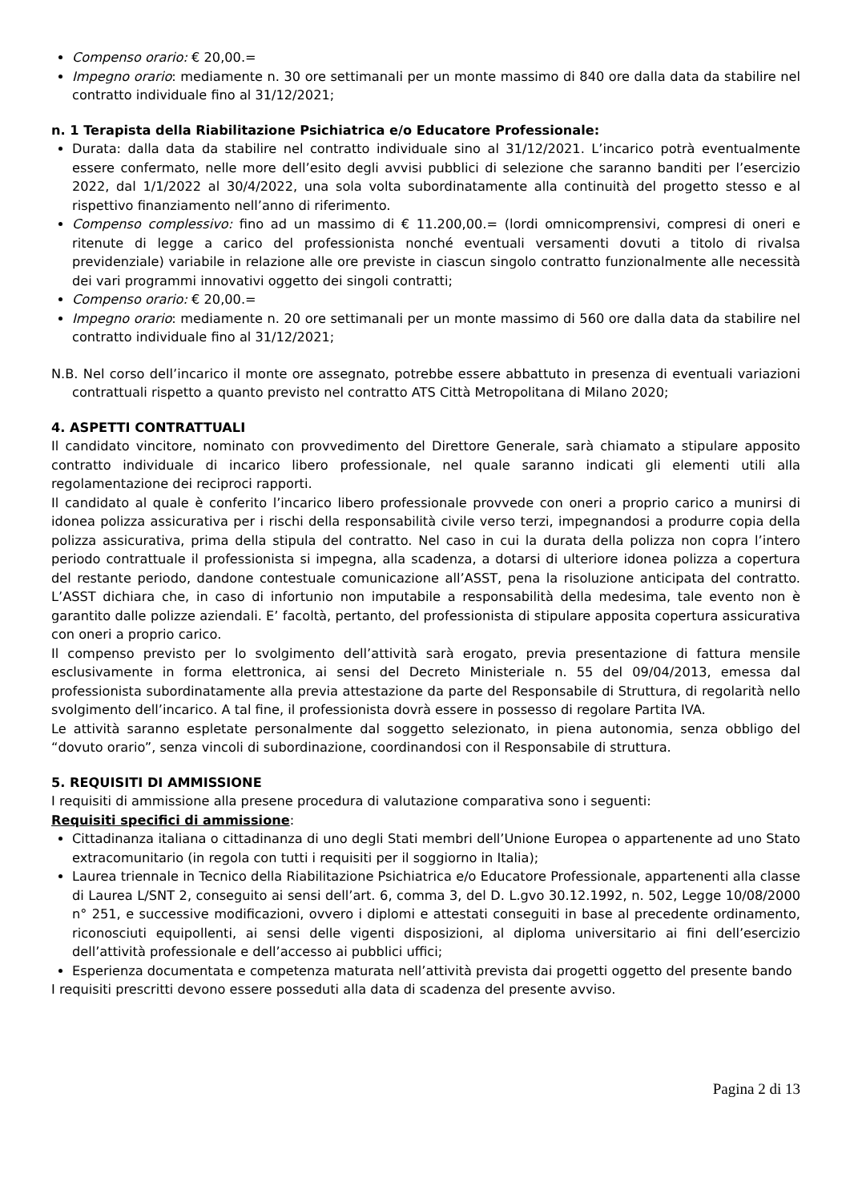Compenso orario: € 20,00.=
Impegno orario: mediamente n. 30 ore settimanali per un monte massimo di 840 ore dalla data da stabilire nel contratto individuale fino al 31/12/2021;
n. 1 Terapista della Riabilitazione Psichiatrica e/o Educatore Professionale:
Durata: dalla data da stabilire nel contratto individuale sino al 31/12/2021. L’incarico potrà eventualmente essere confermato, nelle more dell’esito degli avvisi pubblici di selezione che saranno banditi per l’esercizio 2022, dal 1/1/2022 al 30/4/2022, una sola volta subordinatamente alla continuità del progetto stesso e al rispettivo finanziamento nell’anno di riferimento.
Compenso complessivo: fino ad un massimo di € 11.200,00.= (lordi omnicomprensivi, compresi di oneri e ritenute di legge a carico del professionista nonché eventuali versamenti dovuti a titolo di rivalsa previdenziale) variabile in relazione alle ore previste in ciascun singolo contratto funzionalmente alle necessità dei vari programmi innovativi oggetto dei singoli contratti;
Compenso orario: € 20,00.=
Impegno orario: mediamente n. 20 ore settimanali per un monte massimo di 560 ore dalla data da stabilire nel contratto individuale fino al 31/12/2021;
N.B. Nel corso dell’incarico il monte ore assegnato, potrebbe essere abbattuto in presenza di eventuali variazioni contrattuali rispetto a quanto previsto nel contratto ATS Città Metropolitana di Milano 2020;
4. ASPETTI CONTRATTUALI
Il candidato vincitore, nominato con provvedimento del Direttore Generale, sarà chiamato a stipulare apposito contratto individuale di incarico libero professionale, nel quale saranno indicati gli elementi utili alla regolamentazione dei reciproci rapporti.
Il candidato al quale è conferito l’incarico libero professionale provvede con oneri a proprio carico a munirsi di idonea polizza assicurativa per i rischi della responsabilità civile verso terzi, impegnandosi a produrre copia della polizza assicurativa, prima della stipula del contratto. Nel caso in cui la durata della polizza non copra l’intero periodo contrattuale il professionista si impegna, alla scadenza, a dotarsi di ulteriore idonea polizza a copertura del restante periodo, dandone contestuale comunicazione all’ASST, pena la risoluzione anticipata del contratto. L’ASST dichiara che, in caso di infortunio non imputabile a responsabilità della medesima, tale evento non è garantito dalle polizze aziendali. E’ facoltà, pertanto, del professionista di stipulare apposita copertura assicurativa con oneri a proprio carico.
Il compenso previsto per lo svolgimento dell’attività sarà erogato, previa presentazione di fattura mensile esclusivamente in forma elettronica, ai sensi del Decreto Ministeriale n. 55 del 09/04/2013, emessa dal professionista subordinatamente alla previa attestazione da parte del Responsabile di Struttura, di regolarità nello svolgimento dell’incarico. A tal fine, il professionista dovrà essere in possesso di regolare Partita IVA.
Le attività saranno espletate personalmente dal soggetto selezionato, in piena autonomia, senza obbligo del “dovuto orario”, senza vincoli di subordinazione, coordinandosi con il Responsabile di struttura.
5. REQUISITI DI AMMISSIONE
I requisiti di ammissione alla presene procedura di valutazione comparativa sono i seguenti:
Requisiti specifici di ammissione:
Cittadinanza italiana o cittadinanza di uno degli Stati membri dell’Unione Europea o appartenente ad uno Stato extracomunitario (in regola con tutti i requisiti per il soggiorno in Italia);
Laurea triennale in Tecnico della Riabilitazione Psichiatrica e/o Educatore Professionale, appartenenti alla classe di Laurea L/SNT 2, conseguito ai sensi dell’art. 6, comma 3, del D. L.gvo 30.12.1992, n. 502, Legge 10/08/2000 n° 251, e successive modificazioni, ovvero i diplomi e attestati conseguiti in base al precedente ordinamento, riconosciuti equipollenti, ai sensi delle vigenti disposizioni, al diploma universitario ai fini dell’esercizio dell’attività professionale e dell’accesso ai pubblici uffici;
Esperienza documentata e competenza maturata nell’attività prevista dai progetti oggetto del presente bando
I requisiti prescritti devono essere posseduti alla data di scadenza del presente avviso.
Pagina 2 di 13